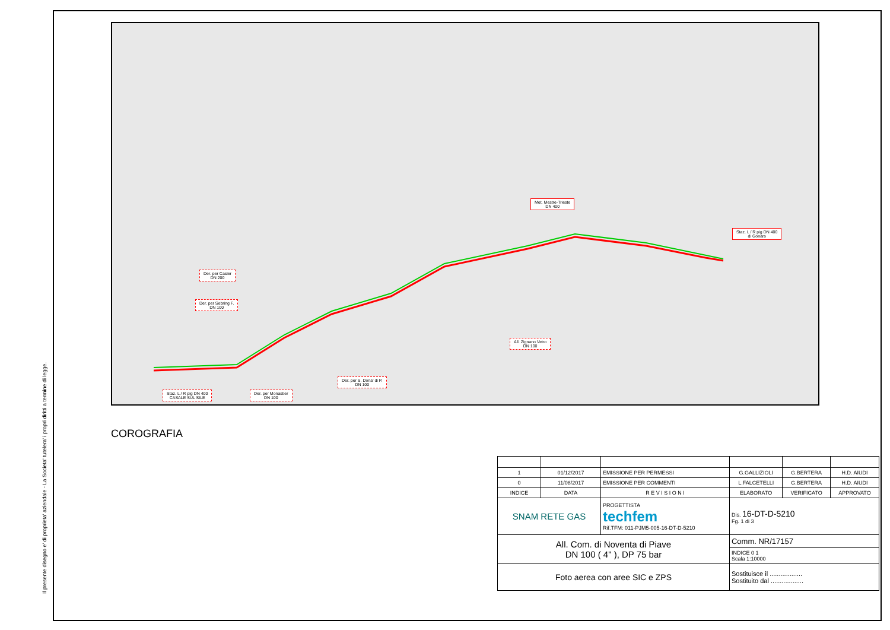Il presente disegno e' di proprieta' aziendale - La Societa' tutelera' i propri diritti a termine di legge.
Der. per Casier
DN 200
Der. per Sebring F.
DN 100
Met. Mestre-Trieste
DN 400
Staz. L / R pig DN 400
di Gonars
All. Zignano Vetro
DN 100
Der. per S. Dona' di P.
DN 100
Staz. L / R pig DN 400
CASALE SUL SILE
Der. per Monastier
DN 100
COROGRAFIA
| 1 | 01/12/2017 | EMISSIONE PER PERMESSI | G.GALLIZIOLI | G.BERTERA | H.D. AIUDI |
| 0 | 11/08/2017 | EMISSIONE PER COMMENTI | L.FALCETELLI | G.BERTERA | H.D. AIUDI |
| INDICE | DATA | R E V I S I O N I | ELABORATO | VERIFICATO | APPROVATO |
| SNAM RETE GAS | | PROGETTISTA techfem Rif.TFM: 011-PJM5-005-16-DT-D-5210 | Dis. 16-DT-D-5210 Fg. 1 di 3 | | |
| All. Com. di Noventa di Piave DN 100 ( 4" ), DP 75 bar | | | Comm. NR/17157 | | |
| | | | INDICE 0 1 Scala 1:10000 | | |
| Foto aerea con aree SIC e ZPS | | | Sostituisce il .................. Sostituito dal .................. | | |